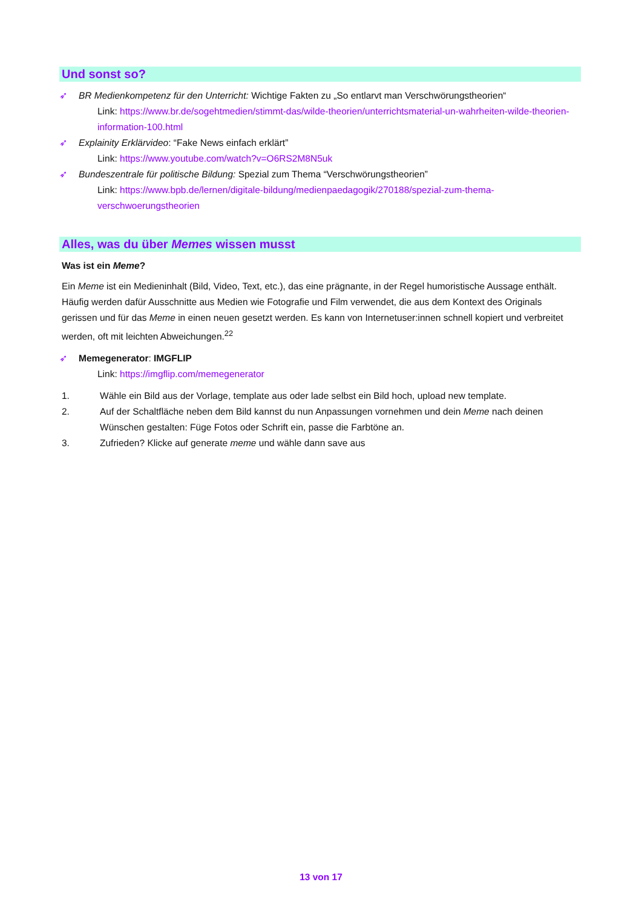Und sonst so?
➶ BR Medienkompetenz für den Unterricht: Wichtige Fakten zu „So entlarvt man Verschwörungstheorien“
Link: https://www.br.de/sogehtmedien/stimmt-das/wilde-theorien/unterrichtsmaterial-un-wahrheiten-wilde-theorien-information-100.html
➶ Explainity Erklärvideo: “Fake News einfach erklärt”
Link: https://www.youtube.com/watch?v=O6RS2M8N5uk
➶ Bundeszentrale für politische Bildung: Spezial zum Thema “Verschwörungstheorien”
Link: https://www.bpb.de/lernen/digitale-bildung/medienpaedagogik/270188/spezial-zum-thema-verschwoerungstheorien
Alles, was du über Memes wissen musst
Was ist ein Meme?
Ein Meme ist ein Medieninhalt (Bild, Video, Text, etc.), das eine prägnante, in der Regel humoristische Aussage enthält. Häufig werden dafür Ausschnitte aus Medien wie Fotografie und Film verwendet, die aus dem Kontext des Originals gerissen und für das Meme in einen neuen gesetzt werden. Es kann von Internetuser:innen schnell kopiert und verbreitet werden, oft mit leichten Abweichungen.<sup>22</sup>
➶ Memegenerator: IMGFLIP
Link: https://imgflip.com/memegenerator
1. Wähle ein Bild aus der Vorlage, template aus oder lade selbst ein Bild hoch, upload new template.
2. Auf der Schaltfläche neben dem Bild kannst du nun Anpassungen vornehmen und dein Meme nach deinen Wünschen gestalten: Füge Fotos oder Schrift ein, passe die Farbtöne an.
3. Zufrieden? Klicke auf generate meme und wähle dann save aus
13 von 17